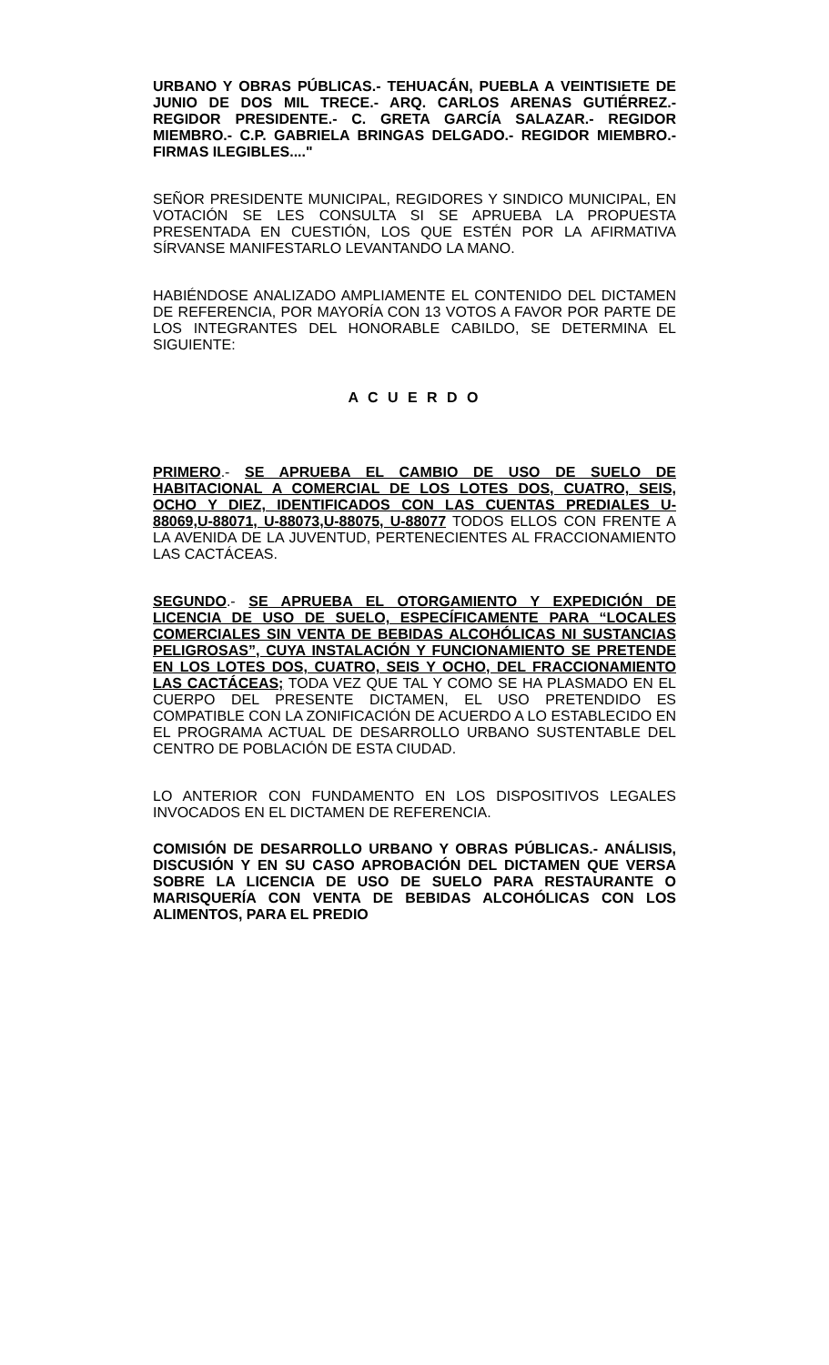URBANO Y OBRAS PÚBLICAS.- TEHUACÁN, PUEBLA A VEINTISIETE DE JUNIO DE DOS MIL TRECE.- ARQ. CARLOS ARENAS GUTIÉRREZ.- REGIDOR PRESIDENTE.- C. GRETA GARCÍA SALAZAR.- REGIDOR MIEMBRO.- C.P. GABRIELA BRINGAS DELGADO.- REGIDOR MIEMBRO.- FIRMAS ILEGIBLES...."
SEÑOR PRESIDENTE MUNICIPAL, REGIDORES Y SINDICO MUNICIPAL, EN VOTACIÓN SE LES CONSULTA SI SE APRUEBA LA PROPUESTA PRESENTADA EN CUESTIÓN, LOS QUE ESTÉN POR LA AFIRMATIVA SÍRVANSE MANIFESTARLO LEVANTANDO LA MANO.
HABIÉNDOSE ANALIZADO AMPLIAMENTE EL CONTENIDO DEL DICTAMEN DE REFERENCIA, POR MAYORÍA CON 13 VOTOS A FAVOR POR PARTE DE LOS INTEGRANTES DEL HONORABLE CABILDO, SE DETERMINA EL SIGUIENTE:
A C U E R D O
PRIMERO.- SE APRUEBA EL CAMBIO DE USO DE SUELO DE HABITACIONAL A COMERCIAL DE LOS LOTES DOS, CUATRO, SEIS, OCHO Y DIEZ, IDENTIFICADOS CON LAS CUENTAS PREDIALES U-88069,U-88071, U-88073,U-88075, U-88077 TODOS ELLOS CON FRENTE A LA AVENIDA DE LA JUVENTUD, PERTENECIENTES AL FRACCIONAMIENTO LAS CACTÁCEAS.
SEGUNDO.- SE APRUEBA EL OTORGAMIENTO Y EXPEDICIÓN DE LICENCIA DE USO DE SUELO, ESPECÍFICAMENTE PARA “LOCALES COMERCIALES SIN VENTA DE BEBIDAS ALCOHÓLICAS NI SUSTANCIAS PELIGROSAS”, CUYA INSTALACIÓN Y FUNCIONAMIENTO SE PRETENDE EN LOS LOTES DOS, CUATRO, SEIS Y OCHO, DEL FRACCIONAMIENTO LAS CACTÁCEAS; TODA VEZ QUE TAL Y COMO SE HA PLASMADO EN EL CUERPO DEL PRESENTE DICTAMEN, EL USO PRETENDIDO ES COMPATIBLE CON LA ZONIFICACIÓN DE ACUERDO A LO ESTABLECIDO EN EL PROGRAMA ACTUAL DE DESARROLLO URBANO SUSTENTABLE DEL CENTRO DE POBLACIÓN DE ESTA CIUDAD.
LO ANTERIOR CON FUNDAMENTO EN LOS DISPOSITIVOS LEGALES INVOCADOS EN EL DICTAMEN DE REFERENCIA.
COMISIÓN DE DESARROLLO URBANO Y OBRAS PÚBLICAS.- ANÁLISIS, DISCUSIÓN Y EN SU CASO APROBACIÓN DEL DICTAMEN QUE VERSA SOBRE LA LICENCIA DE USO DE SUELO PARA RESTAURANTE O MARISQUERÍA CON VENTA DE BEBIDAS ALCOHÓLICAS CON LOS ALIMENTOS, PARA EL PREDIO